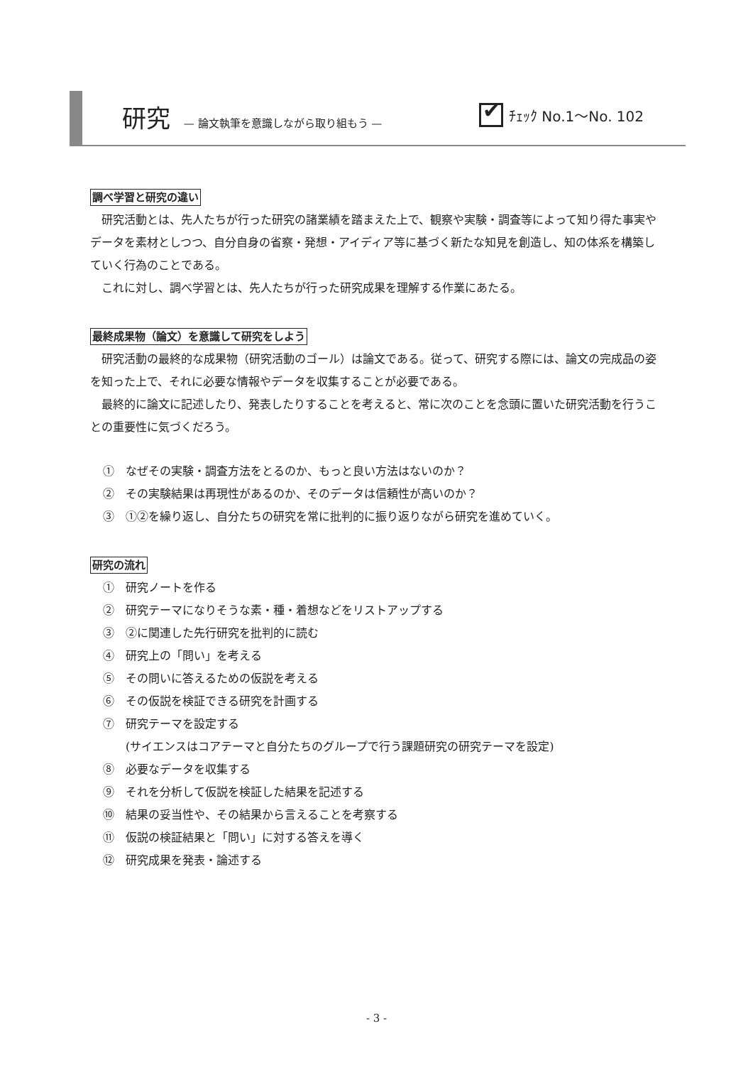研究 — 論文執筆を意識しながら取り組もう —
✔
ﾁｪｯｸ No.1～No. 102
調べ学習と研究の違い
研究活動とは、先人たちが行った研究の諸業績を踏まえた上で、観察や実験・調査等によって知り得た事実やデータを素材としつつ、自分自身の省察・発想・アイディア等に基づく新たな知見を創造し、知の体系を構築していく行為のことである。
これに対し、調べ学習とは、先人たちが行った研究成果を理解する作業にあたる。
最終成果物（論文）を意識して研究をしよう
研究活動の最終的な成果物（研究活動のゴール）は論文である。従って、研究する際には、論文の完成品の姿を知った上で、それに必要な情報やデータを収集することが必要である。
最終的に論文に記述したり、発表したりすることを考えると、常に次のことを念頭に置いた研究活動を行うことの重要性に気づくだろう。
①　なぜその実験・調査方法をとるのか、もっと良い方法はないのか？
②　その実験結果は再現性があるのか、そのデータは信頼性が高いのか？
③　①②を繰り返し、自分たちの研究を常に批判的に振り返りながら研究を進めていく。
研究の流れ
①　研究ノートを作る
②　研究テーマになりそうな素・種・着想などをリストアップする
③　②に関連した先行研究を批判的に読む
④　研究上の「問い」を考える
⑤　その問いに答えるための仮説を考える
⑥　その仮説を検証できる研究を計画する
⑦　研究テーマを設定する
　　(サイエンスはコアテーマと自分たちのグループで行う課題研究の研究テーマを設定)
⑧　必要なデータを収集する
⑨　それを分析して仮説を検証した結果を記述する
⑩　結果の妥当性や、その結果から言えることを考察する
⑪　仮説の検証結果と「問い」に対する答えを導く
⑫　研究成果を発表・論述する
- 3 -